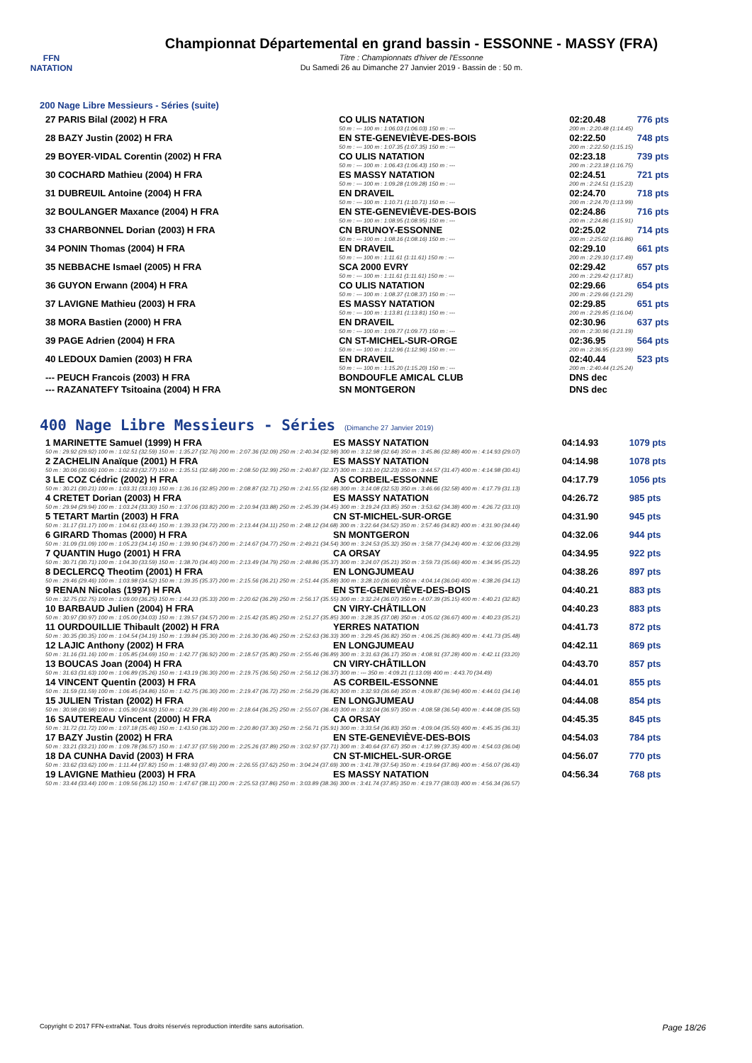FFN
NATATION
Championnat Départemental en grand bassin - ESSONNE - MASSY (FRA)
Titre : Championnats d'hiver de l'Essonne
Du Samedi 26 au Dimanche 27 Janvier 2019 - Bassin de : 50 m.
200 Nage Libre Messieurs - Séries (suite)
| 27 PARIS Bilal (2002) H FRA | CO ULIS NATATION | 02:20.48 | 776 pts |
| | 50 m : --- 100 m : 1:06.03 (1:06.03) 150 m : --- | 200 m : 2:20.48 (1:14.45) | |
| 28 BAZY Justin (2002) H FRA | EN STE-GENEVIÈVE-DES-BOIS | 02:22.50 | 748 pts |
| | 50 m : --- 100 m : 1:07.35 (1:07.35) 150 m : --- | 200 m : 2:22.50 (1:15.15) | |
| 29 BOYER-VIDAL Corentin (2002) H FRA | CO ULIS NATATION | 02:23.18 | 739 pts |
| | 50 m : --- 100 m : 1:06.43 (1:06.43) 150 m : --- | 200 m : 2:23.18 (1:16.75) | |
| 30 COCHARD Mathieu (2004) H FRA | ES MASSY NATATION | 02:24.51 | 721 pts |
| | 50 m : --- 100 m : 1:09.28 (1:09.28) 150 m : --- | 200 m : 2:24.51 (1:15.23) | |
| 31 DUBREUIL Antoine (2004) H FRA | EN DRAVEIL | 02:24.70 | 718 pts |
| | 50 m : --- 100 m : 1:10.71 (1:10.71) 150 m : --- | 200 m : 2:24.70 (1:13.99) | |
| 32 BOULANGER Maxance (2004) H FRA | EN STE-GENEVIÈVE-DES-BOIS | 02:24.86 | 716 pts |
| | 50 m : --- 100 m : 1:08.95 (1:08.95) 150 m : --- | 200 m : 2:24.86 (1:15.91) | |
| 33 CHARBONNEL Dorian (2003) H FRA | CN BRUNOY-ESSONNE | 02:25.02 | 714 pts |
| | 50 m : --- 100 m : 1:08.16 (1:08.16) 150 m : --- | 200 m : 2:25.02 (1:16.86) | |
| 34 PONIN Thomas (2004) H FRA | EN DRAVEIL | 02:29.10 | 661 pts |
| | 50 m : --- 100 m : 1:11.61 (1:11.61) 150 m : --- | 200 m : 2:29.10 (1:17.49) | |
| 35 NEBBACHE Ismael (2005) H FRA | SCA 2000 EVRY | 02:29.42 | 657 pts |
| | 50 m : --- 100 m : 1:11.61 (1:11.61) 150 m : --- | 200 m : 2:29.42 (1:17.81) | |
| 36 GUYON Erwann (2004) H FRA | CO ULIS NATATION | 02:29.66 | 654 pts |
| | 50 m : --- 100 m : 1:08.37 (1:08.37) 150 m : --- | 200 m : 2:29.66 (1:21.29) | |
| 37 LAVIGNE Mathieu (2003) H FRA | ES MASSY NATATION | 02:29.85 | 651 pts |
| | 50 m : --- 100 m : 1:13.81 (1:13.81) 150 m : --- | 200 m : 2:29.85 (1:16.04) | |
| 38 MORA Bastien (2000) H FRA | EN DRAVEIL | 02:30.96 | 637 pts |
| | 50 m : --- 100 m : 1:09.77 (1:09.77) 150 m : --- | 200 m : 2:30.96 (1:21.19) | |
| 39 PAGE Adrien (2004) H FRA | CN ST-MICHEL-SUR-ORGE | 02:36.95 | 564 pts |
| | 50 m : --- 100 m : 1:12.96 (1:12.96) 150 m : --- | 200 m : 2:36.95 (1:23.99) | |
| 40 LEDOUX Damien (2003) H FRA | EN DRAVEIL | 02:40.44 | 523 pts |
| | 50 m : --- 100 m : 1:15.20 (1:15.20) 150 m : --- | 200 m : 2:40.44 (1:25.24) | |
| --- PEUCH Francois (2003) H FRA | BONDOUFLE AMICAL CLUB | DNS dec | |
| --- RAZANATEFY Tsitoaina (2004) H FRA | SN MONTGERON | DNS dec | |
400 Nage Libre Messieurs - Séries (Dimanche 27 Janvier 2019)
| 1 MARINETTE Samuel (1999) H FRA | ES MASSY NATATION | 04:14.93 | 1079 pts |
| 50 m : 29.92 (29.92) 100 m : 1:02.51 (32.59) 150 m : 1:35.27 (32.76) 200 m : 2:07.36 (32.09) 250 m : 2:40.34 (32.98) 300 m : 3:12.98 (32.64) 350 m : 3:45.86 (32.88) 400 m : 4:14.93 (29.07) | | | |
| 2 ZACHELIN Anaïque (2001) H FRA | ES MASSY NATATION | 04:14.98 | 1078 pts |
| 50 m : 30.06 (30.06) 100 m : 1:02.83 (32.77) 150 m : 1:35.51 (32.68) 200 m : 2:08.50 (32.99) 250 m : 2:40.87 (32.37) 300 m : 3:13.10 (32.23) 350 m : 3:44.57 (31.47) 400 m : 4:14.98 (30.41) | | | |
| 3 LE COZ Cédric (2002) H FRA | AS CORBEIL-ESSONNE | 04:17.79 | 1056 pts |
| 50 m : 30.21 (30.21) 100 m : 1:03.31 (33.10) 150 m : 1:36.16 (32.85) 200 m : 2:08.87 (32.71) 250 m : 2:41.55 (32.68) 300 m : 3:14.08 (32.53) 350 m : 3:46.66 (32.58) 400 m : 4:17.79 (31.13) | | | |
| 4 CRETET Dorian (2003) H FRA | ES MASSY NATATION | 04:26.72 | 985 pts |
| 50 m : 29.94 (29.94) 100 m : 1:03.24 (33.30) 150 m : 1:37.06 (33.82) 200 m : 2:10.94 (33.88) 250 m : 2:45.39 (34.45) 300 m : 3:19.24 (33.85) 350 m : 3:53.62 (34.38) 400 m : 4:26.72 (33.10) | | | |
| 5 TETART Martin (2003) H FRA | CN ST-MICHEL-SUR-ORGE | 04:31.90 | 945 pts |
| 50 m : 31.17 (31.17) 100 m : 1:04.61 (33.44) 150 m : 1:39.33 (34.72) 200 m : 2:13.44 (34.11) 250 m : 2:48.12 (34.68) 300 m : 3:22.64 (34.52) 350 m : 3:57.46 (34.82) 400 m : 4:31.90 (34.44) | | | |
| 6 GIRARD Thomas (2000) H FRA | SN MONTGERON | 04:32.06 | 944 pts |
| 50 m : 31.09 (31.09) 100 m : 1:05.23 (34.14) 150 m : 1:39.90 (34.67) 200 m : 2:14.67 (34.77) 250 m : 2:49.21 (34.54) 300 m : 3:24.53 (35.32) 350 m : 3:58.77 (34.24) 400 m : 4:32.06 (33.29) | | | |
| 7 QUANTIN Hugo (2001) H FRA | CA ORSAY | 04:34.95 | 922 pts |
| 50 m : 30.71 (30.71) 100 m : 1:04.30 (33.59) 150 m : 1:38.70 (34.40) 200 m : 2:13.49 (34.79) 250 m : 2:48.86 (35.37) 300 m : 3:24.07 (35.21) 350 m : 3:59.73 (35.66) 400 m : 4:34.95 (35.22) | | | |
| 8 DECLERCQ Theotim (2001) H FRA | EN LONGJUMEAU | 04:38.26 | 897 pts |
| 50 m : 29.46 (29.46) 100 m : 1:03.98 (34.52) 150 m : 1:39.35 (35.37) 200 m : 2:15.56 (36.21) 250 m : 2:51.44 (35.88) 300 m : 3:28.10 (36.66) 350 m : 4:04.14 (36.04) 400 m : 4:38.26 (34.12) | | | |
| 9 RENAN Nicolas (1997) H FRA | EN STE-GENEVIÈVE-DES-BOIS | 04:40.21 | 883 pts |
| 50 m : 32.75 (32.75) 100 m : 1:09.00 (36.25) 150 m : 1:44.33 (35.33) 200 m : 2:20.62 (36.29) 250 m : 2:56.17 (35.55) 300 m : 3:32.24 (36.07) 350 m : 4:07.39 (35.15) 400 m : 4:40.21 (32.82) | | | |
| 10 BARBAUD Julien (2004) H FRA | CN VIRY-CHÂTILLON | 04:40.23 | 883 pts |
| 50 m : 30.97 (30.97) 100 m : 1:05.00 (34.03) 150 m : 1:39.57 (34.57) 200 m : 2:15.42 (35.85) 250 m : 2:51.27 (35.85) 300 m : 3:28.35 (37.08) 350 m : 4:05.02 (36.67) 400 m : 4:40.23 (35.21) | | | |
| 11 OURDOUILLIE Thibault (2002) H FRA | YERRES NATATION | 04:41.73 | 872 pts |
| 50 m : 30.35 (30.35) 100 m : 1:04.54 (34.19) 150 m : 1:39.84 (35.30) 200 m : 2:16.30 (36.46) 250 m : 2:52.63 (36.33) 300 m : 3:29.45 (36.82) 350 m : 4:06.25 (36.80) 400 m : 4:41.73 (35.48) | | | |
| 12 LAJIC Anthony (2002) H FRA | EN LONGJUMEAU | 04:42.11 | 869 pts |
| 50 m : 31.16 (31.16) 100 m : 1:05.85 (34.69) 150 m : 1:42.77 (36.92) 200 m : 2:18.57 (35.80) 250 m : 2:55.46 (36.89) 300 m : 3:31.63 (36.17) 350 m : 4:08.91 (37.28) 400 m : 4:42.11 (33.20) | | | |
| 13 BOUCAS Joan (2004) H FRA | CN VIRY-CHÂTILLON | 04:43.70 | 857 pts |
| 50 m : 31.63 (31.63) 100 m : 1:06.89 (35.26) 150 m : 1:43.19 (36.30) 200 m : 2:19.75 (36.56) 250 m : 2:56.12 (36.37) 300 m : --- 350 m : 4:09.21 (1:13.09) 400 m : 4:43.70 (34.49) | | | |
| 14 VINCENT Quentin (2003) H FRA | AS CORBEIL-ESSONNE | 04:44.01 | 855 pts |
| 50 m : 31.59 (31.59) 100 m : 1:06.45 (34.86) 150 m : 1:42.75 (36.30) 200 m : 2:19.47 (36.72) 250 m : 2:56.29 (36.82) 300 m : 3:32.93 (36.64) 350 m : 4:09.87 (36.94) 400 m : 4:44.01 (34.14) | | | |
| 15 JULIEN Tristan (2002) H FRA | EN LONGJUMEAU | 04:44.08 | 854 pts |
| 50 m : 30.98 (30.98) 100 m : 1:05.90 (34.92) 150 m : 1:42.39 (36.49) 200 m : 2:18.64 (36.25) 250 m : 2:55.07 (36.43) 300 m : 3:32.04 (36.97) 350 m : 4:08.58 (36.54) 400 m : 4:44.08 (35.50) | | | |
| 16 SAUTEREAU Vincent (2000) H FRA | CA ORSAY | 04:45.35 | 845 pts |
| 50 m : 31.72 (31.72) 100 m : 1:07.18 (35.46) 150 m : 1:43.50 (36.32) 200 m : 2:20.80 (37.30) 250 m : 2:56.71 (35.91) 300 m : 3:33.54 (36.83) 350 m : 4:09.04 (35.50) 400 m : 4:45.35 (36.31) | | | |
| 17 BAZY Justin (2002) H FRA | EN STE-GENEVIÈVE-DES-BOIS | 04:54.03 | 784 pts |
| 50 m : 33.21 (33.21) 100 m : 1:09.78 (36.57) 150 m : 1:47.37 (37.59) 200 m : 2:25.26 (37.89) 250 m : 3:02.97 (37.71) 300 m : 3:40.64 (37.67) 350 m : 4:17.99 (37.35) 400 m : 4:54.03 (36.04) | | | |
| 18 DA CUNHA David (2003) H FRA | CN ST-MICHEL-SUR-ORGE | 04:56.07 | 770 pts |
| 50 m : 33.62 (33.62) 100 m : 1:11.44 (37.82) 150 m : 1:48.93 (37.49) 200 m : 2:26.55 (37.62) 250 m : 3:04.24 (37.69) 300 m : 3:41.78 (37.54) 350 m : 4:19.64 (37.86) 400 m : 4:56.07 (36.43) | | | |
| 19 LAVIGNE Mathieu (2003) H FRA | ES MASSY NATATION | 04:56.34 | 768 pts |
| 50 m : 33.44 (33.44) 100 m : 1:09.56 (36.12) 150 m : 1:47.67 (38.11) 200 m : 2:25.53 (37.86) 250 m : 3:03.89 (38.36) 300 m : 3:41.74 (37.85) 350 m : 4:19.77 (38.03) 400 m : 4:56.34 (36.57) | | | |
Copyright © 2017 FFN-extraNat. Tous droits réservés reproduction interdite sans autorisation. Page 18/26